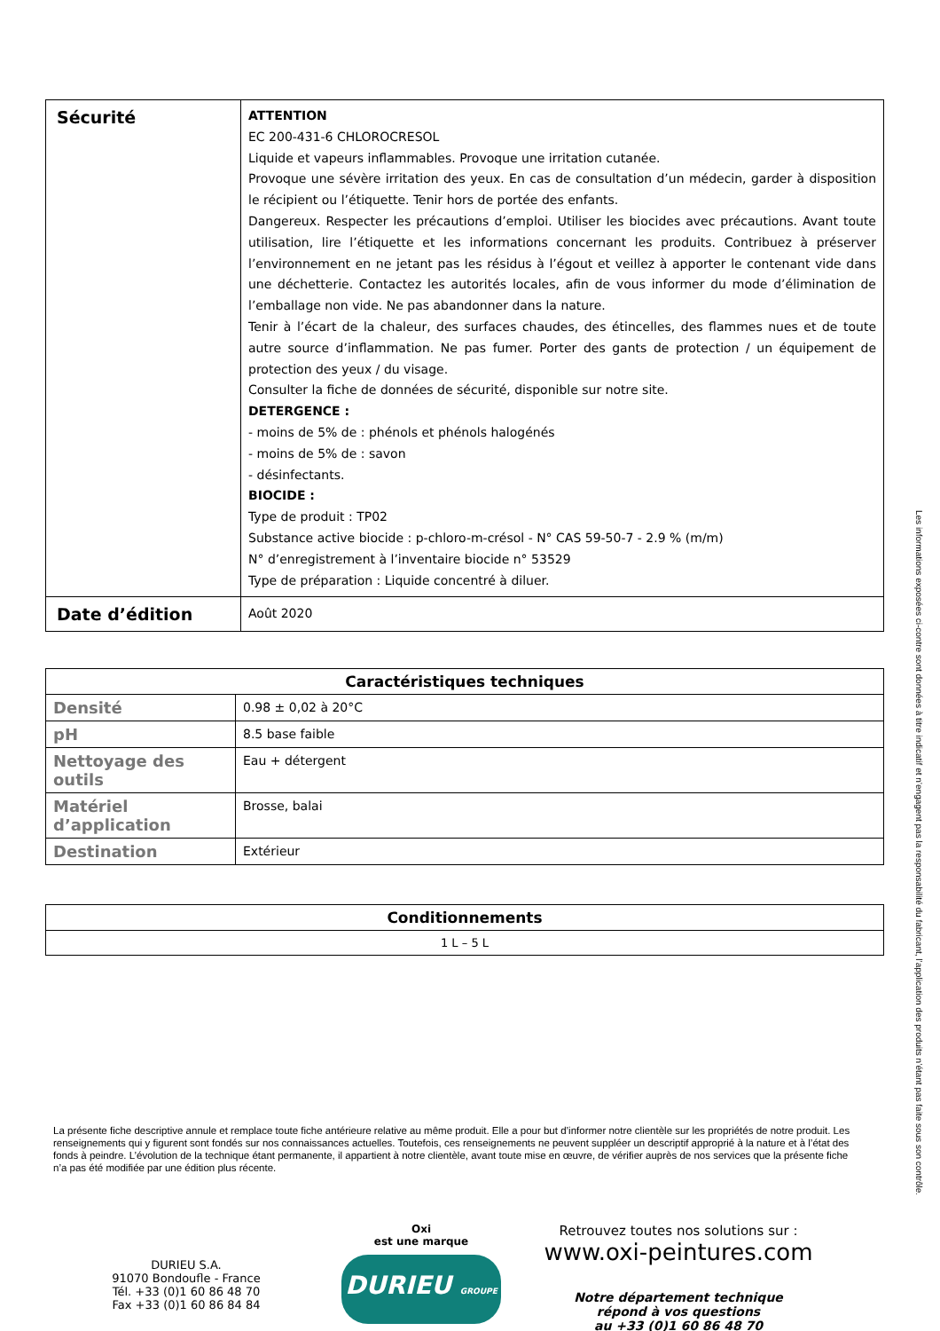| Sécurité | ATTENTION EC 200-431-6 CHLOROCRESOL Liquide et vapeurs inflammables. Provoque une irritation cutanée. Provoque une sévère irritation des yeux. En cas de consultation d’un médecin, garder à disposition le récipient ou l’étiquette. Tenir hors de portée des enfants. Dangereux. Respecter les précautions d’emploi. Utiliser les biocides avec précautions. Avant toute utilisation, lire l’étiquette et les informations concernant les produits. Contribuez à préserver l’environnement en ne jetant pas les résidus à l’égout et veillez à apporter le contenant vide dans une déchetterie. Contactez les autorités locales, afin de vous informer du mode d’élimination de l’emballage non vide. Ne pas abandonner dans la nature. Tenir à l’écart de la chaleur, des surfaces chaudes, des étincelles, des flammes nues et de toute autre source d’inflammation. Ne pas fumer. Porter des gants de protection / un équipement de protection des yeux / du visage. Consulter la fiche de données de sécurité, disponible sur notre site. DETERGENCE : - moins de 5% de : phénols et phénols halogénés - moins de 5% de : savon - désinfectants. BIOCIDE : Type de produit : TP02 Substance active biocide : p-chloro-m-crésol - N° CAS 59-50-7 - 2.9 % (m/m) N° d’enregistrement à l’inventaire biocide n° 53529 Type de préparation : Liquide concentré à diluer. |
| Date d’édition | Août 2020 |
| Caractéristiques techniques | |
| --- | --- |
| Densité | 0.98 ± 0,02 à 20°C |
| pH | 8.5 base faible |
| Nettoyage des outils | Eau + détergent |
| Matériel d’application | Brosse, balai |
| Destination | Extérieur |
| Conditionnements |
| --- |
| 1 L – 5 L |
La présente fiche descriptive annule et remplace toute fiche antérieure relative au même produit. Elle a pour but d’informer notre clientèle sur les propriétés de notre produit. Les renseignements qui y figurent sont fondés sur nos connaissances actuelles. Toutefois, ces renseignements ne peuvent suppléer un descriptif approprié à la nature et à l’état des fonds à peindre. L’évolution de la technique étant permanente, il appartient à notre clientèle, avant toute mise en œuvre, de vérifier auprès de nos services que la présente fiche n’a pas été modifiée par une édition plus récente.
DURIEU S.A.
91070 Bondoufle - France
Tél. +33 (0)1 60 86 48 70
Fax +33 (0)1 60 86 84 84
Oxi
est une marque
DURIEU GROUPE
Retrouvez toutes nos solutions sur :
www.oxi-peintures.com
Notre département technique
répond à vos questions
au +33 (0)1 60 86 48 70
Les informations exposées ci-contre sont données à titre indicatif et n’engagent pas la responsabilité du fabricant, l’application des produits n’étant pas faite sous son contrôle.